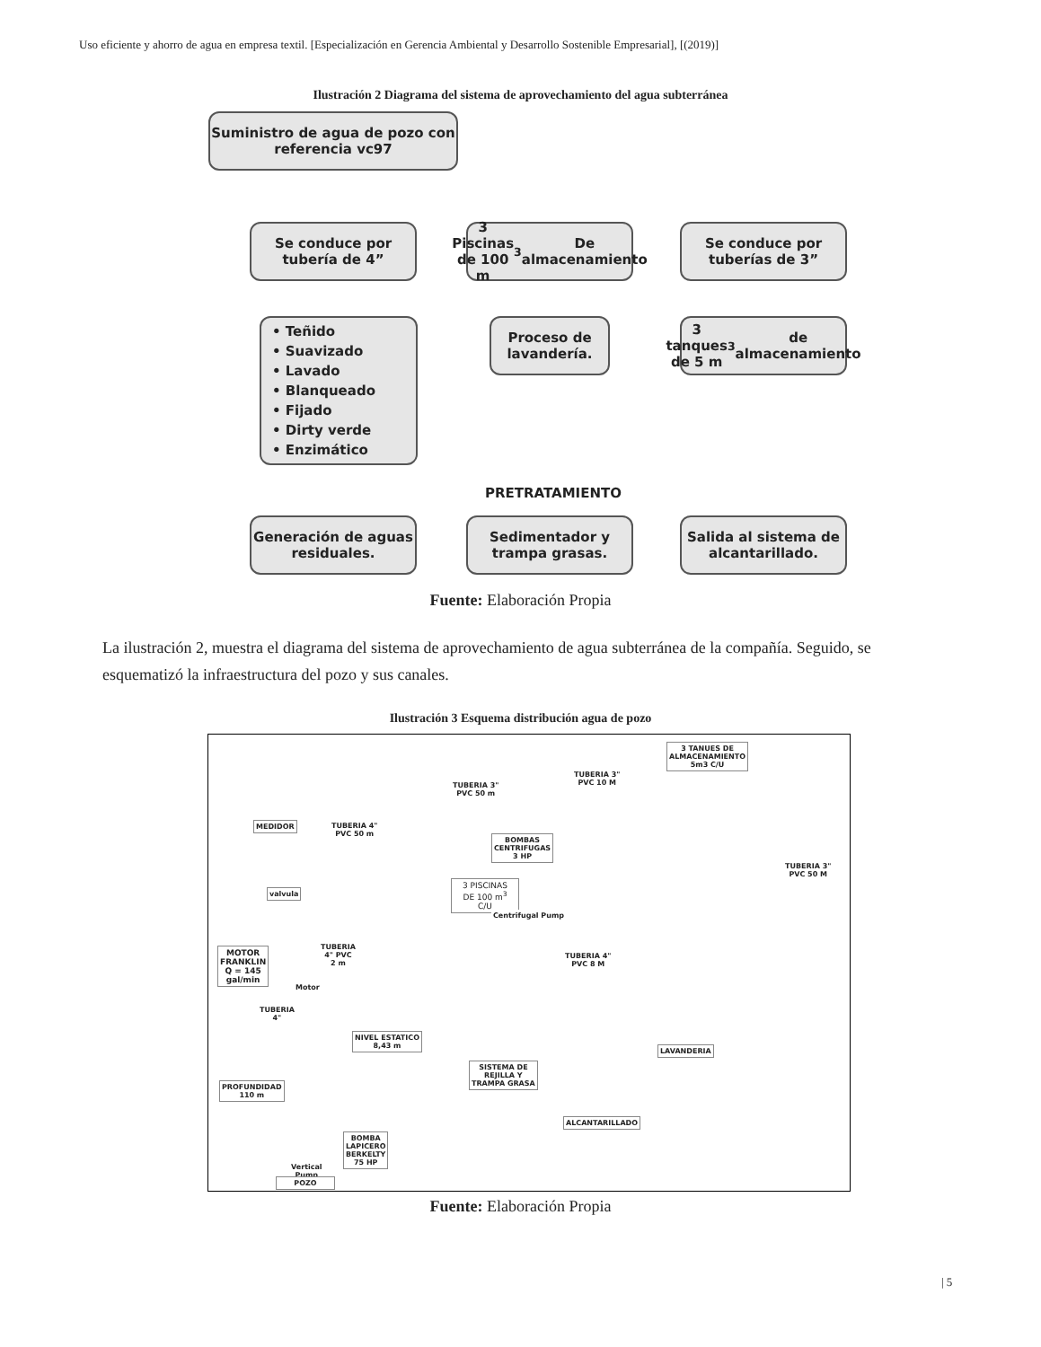Uso eficiente y ahorro de agua en empresa textil. [Especialización en Gerencia Ambiental y Desarrollo Sostenible Empresarial], [(2019)]
Ilustración 2 Diagrama del sistema de aprovechamiento del agua subterránea
Suministro de agua de pozo con referencia vc97
Se conduce por tubería de 4”
3 Piscinas de 100 m<sup>3</sup> De almacenamiento
Se conduce por tuberías de 3”
• Teñido
• Suavizado
• Lavado
• Blanqueado
• Fijado
• Dirty verde
• Enzimático
Proceso de lavandería.
3 tanques de 5 m<sup>3</sup> de almacenamiento
PRETRATAMIENTO
Generación de aguas residuales.
Sedimentador y trampa grasas.
Salida al sistema de alcantarillado.
Fuente: Elaboración Propia
La ilustración 2, muestra el diagrama del sistema de aprovechamiento de agua subterránea de la compañía. Seguido, se esquematizó la infraestructura del pozo y sus canales.
Ilustración 3 Esquema distribución agua de pozo
MEDIDOR
TUBERIA 4"
PVC 50 m
3 PISCINAS
DE 100 m<sup>3</sup>
C/U
TUBERIA 3"
PVC 50 m
BOMBAS
CENTRIFUGAS
3 HP
Centrifugal Pump
TUBERIA 3"
PVC 10 M
3 TANUES DE
ALMACENAMIENTO
5m3 C/U
TUBERIA 3"
PVC 50 M
valvula
MOTOR
FRANKLIN
Q = 145
gal/min
Motor
TUBERIA
4" PVC
2 m
TUBERIA
4"
TUBERIA 4"
PVC 8 M
NIVEL ESTATICO
8,43 m
LAVANDERIA
SISTEMA DE
REJILLA Y
TRAMPA GRASA
PROFUNDIDAD
110 m
ALCANTARILLADO
BOMBA
LAPICERO
BERKELTY
75 HP
Vertical
Pump
POZO
Fuente: Elaboración Propia
| 5